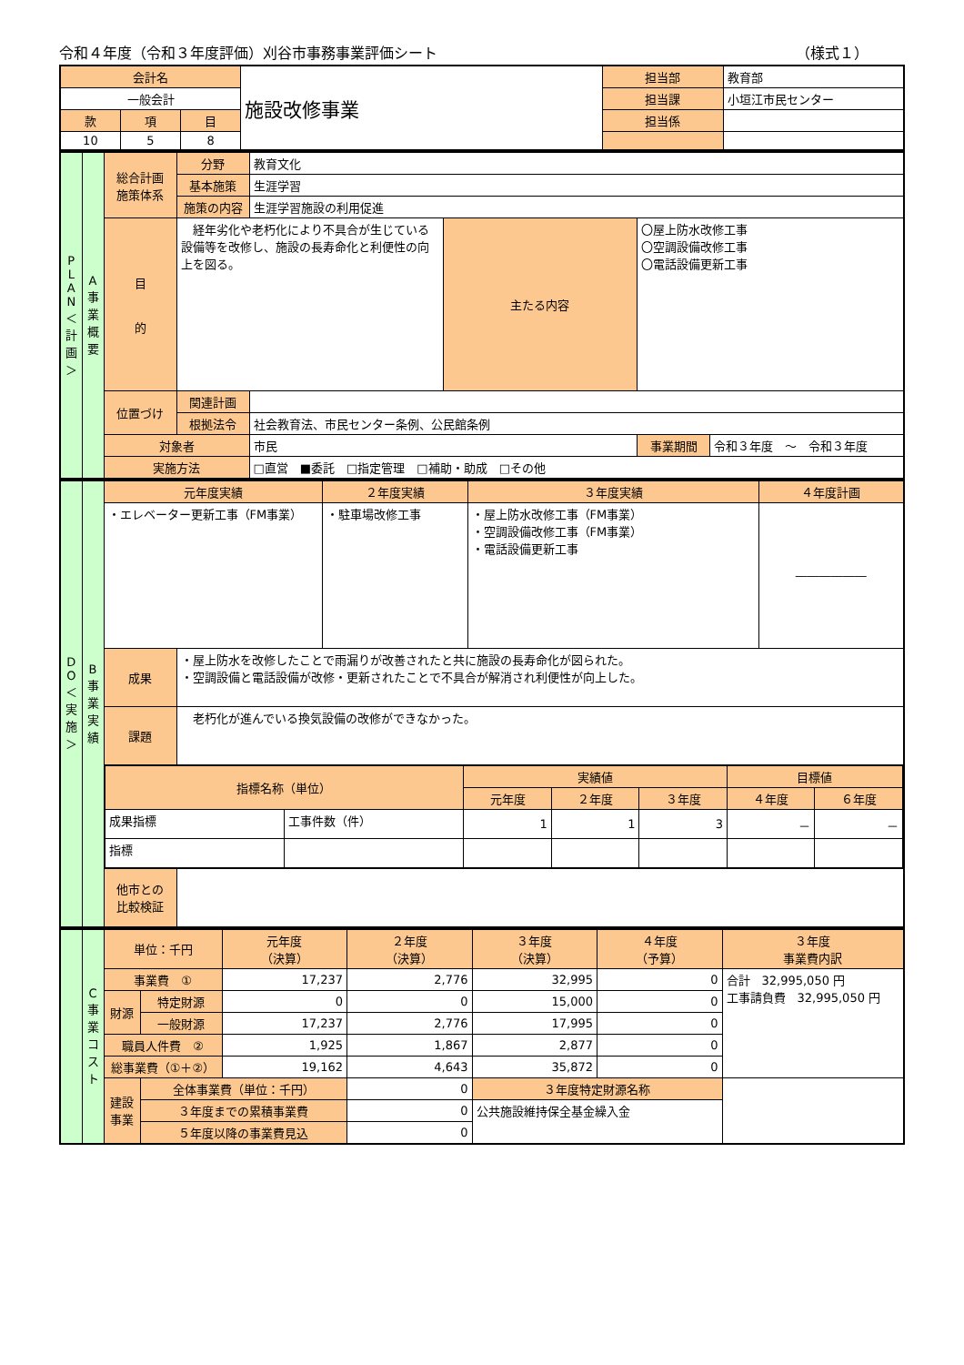令和４年度（令和３年度評価）刈谷市事務事業評価シート （様式１）
| 会計名 | | | 施設改修事業 | 担当部 | 教育部 |
| 一般会計 | | | | 担当課 | 小垣江市民センター |
| 款 | 項 | 目 | | 担当係 | |
| 10 | 5 | 8 | | | |
| P L A N ＜ 計 画 ＞ | A 事 業 概 要 | 総合計画 施策体系 | 分野 | 教育文化 | | | |
| | | | 基本施策 | 生涯学習 | | | |
| | | | 施策の内容 | 生涯学習施設の利用促進 | | | |
| | | 目 的 | 経年劣化や老朽化により不具合が生じている設備等を改修し、施設の長寿命化と利便性の向上を図る。 | | 主たる内容 | 〇屋上防水改修工事 〇空調設備改修工事 〇電話設備更新工事 | |
| | | 位置づけ | 関連計画 | | | | |
| | | | 根拠法令 | 社会教育法、市民センター条例、公民館条例 | | | |
| | | 対象者 | | 市民 | | 事業期間 | 令和３年度 ～ 令和３年度 |
| | | 実施方法 | | □直営 ■委託 □指定管理 □補助・助成 □その他 | | | |
| D O ＜ 実 施 ＞ | B 事 業 実 績 | 元年度実績 | | ２年度実績 | ３年度実績 | ４年度計画 |
| | | ・エレベーター更新工事（FM事業） | | ・駐車場改修工事 | ・屋上防水改修工事（FM事業） ・空調設備改修工事（FM事業） ・電話設備更新工事 | ―――――― |
| | | 成果 | ・屋上防水を改修したことで雨漏りが改善されたと共に施設の長寿命化が図られた。 ・空調設備と電話設備が改修・更新されたことで不具合が解消され利便性が向上した。 | | | |
| | | 課題 | 老朽化が進んでいる換気設備の改修ができなかった。 | | | |
| | | / 指標名称（単位） / / 実績値 / / / 目標値 / / / / / 元年度 / ２年度 / ３年度 / ４年度 / ６年度 / / 成果指標 / 工事件数（件） / 1 / 1 / 3 / － / － / / 指標 / / / / / / / | | | | |
| | | 他市との 比較検証 | | | | |
| | C 事 業 コ ス ト | 単位：千円 | | 元年度 （決算） | ２年度 （決算） | ３年度 （決算） | ４年度 （予算） | ３年度 事業費内訳 |
| | | 事業費 ① | | 17,237 | 2,776 | 32,995 | 0 | 合計 32,995,050 円 工事請負費 32,995,050 円 |
| | | 財源 | 特定財源 | 0 | 0 | 15,000 | 0 | |
| | | | 一般財源 | 17,237 | 2,776 | 17,995 | 0 | |
| | | 職員人件費 ② | | 1,925 | 1,867 | 2,877 | 0 | |
| | | 総事業費（①＋②） | | 19,162 | 4,643 | 35,872 | 0 | |
| | | 建設事業 | 全体事業費（単位：千円） | | 0 | ３年度特定財源名称 | | |
| | | | ３年度までの累積事業費 | | 0 | 公共施設維持保全基金繰入金 | | |
| | | | ５年度以降の事業費見込 | | 0 | | | |